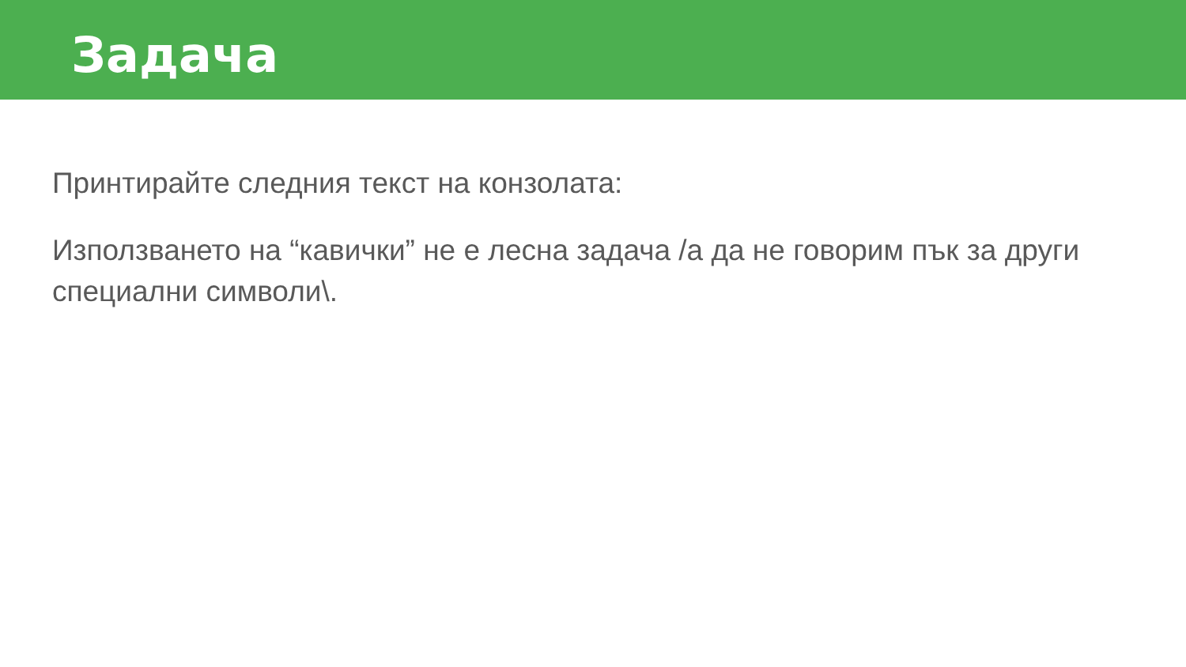Задача
Принтирайте следния текст на конзолата:
Използването на “кавички” не е лесна задача /а да не говорим пък за други специални символи\.